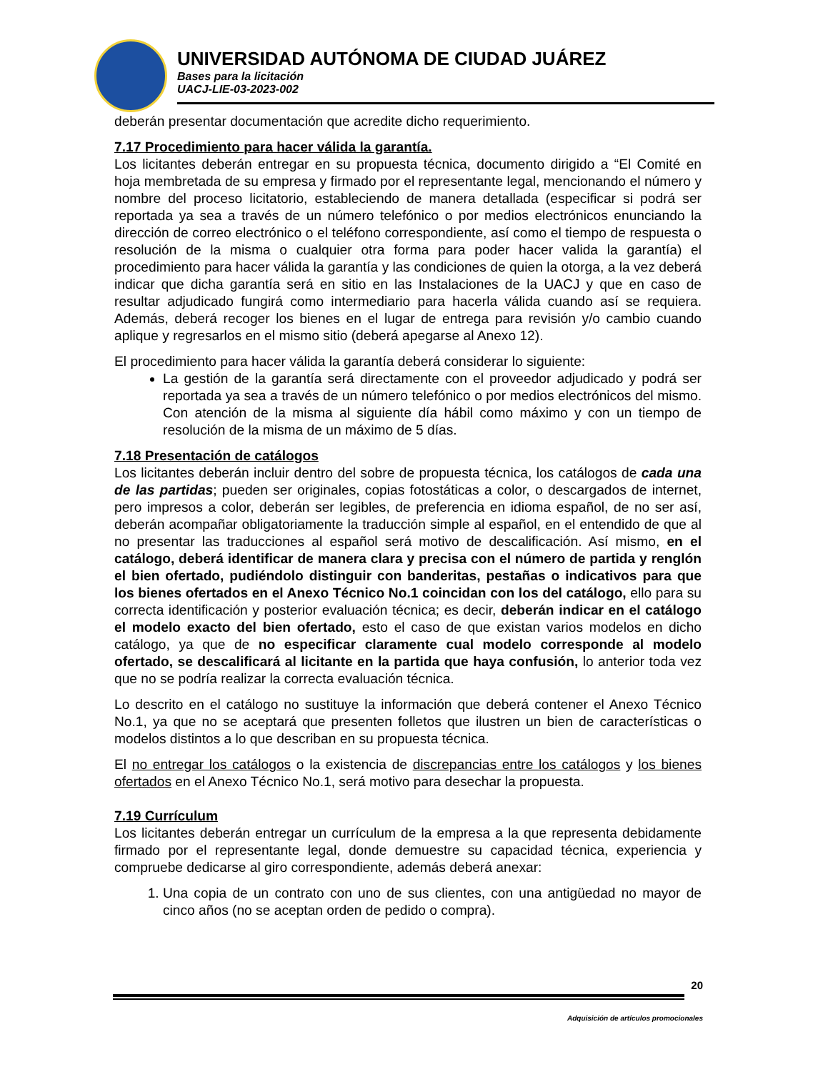UNIVERSIDAD AUTÓNOMA DE CIUDAD JUÁREZ
Bases para la licitación
UACJ-LIE-03-2023-002
deberán presentar documentación que acredite dicho requerimiento.
7.17 Procedimiento para hacer válida la garantía.
Los licitantes deberán entregar en su propuesta técnica, documento dirigido a “El Comité en hoja membretada de su empresa y firmado por el representante legal, mencionando el número y nombre del proceso licitatorio, estableciendo de manera detallada (especificar si podrá ser reportada ya sea a través de un número telefónico o por medios electrónicos enunciando la dirección de correo electrónico o el teléfono correspondiente, así como el tiempo de respuesta o resolución de la misma o cualquier otra forma para poder hacer valida la garantía) el procedimiento para hacer válida la garantía y las condiciones de quien la otorga, a la vez deberá indicar que dicha garantía será en sitio en las Instalaciones de la UACJ y que en caso de resultar adjudicado fungirá como intermediario para hacerla válida cuando así se requiera. Además, deberá recoger los bienes en el lugar de entrega para revisión y/o cambio cuando aplique y regresarlos en el mismo sitio (deberá apegarse al Anexo 12).
El procedimiento para hacer válida la garantía deberá considerar lo siguiente:
La gestión de la garantía será directamente con el proveedor adjudicado y podrá ser reportada ya sea a través de un número telefónico o por medios electrónicos del mismo. Con atención de la misma al siguiente día hábil como máximo y con un tiempo de resolución de la misma de un máximo de 5 días.
7.18 Presentación de catálogos
Los licitantes deberán incluir dentro del sobre de propuesta técnica, los catálogos de cada una de las partidas; pueden ser originales, copias fotostáticas a color, o descargados de internet, pero impresos a color, deberán ser legibles, de preferencia en idioma español, de no ser así, deberán acompañar obligatoriamente la traducción simple al español, en el entendido de que al no presentar las traducciones al español será motivo de descalificación. Así mismo, en el catálogo, deberá identificar de manera clara y precisa con el número de partida y renglón el bien ofertado, pudiéndolo distinguir con banderitas, pestañas o indicativos para que los bienes ofertados en el Anexo Técnico No.1 coincidan con los del catálogo, ello para su correcta identificación y posterior evaluación técnica; es decir, deberán indicar en el catálogo el modelo exacto del bien ofertado, esto el caso de que existan varios modelos en dicho catálogo, ya que de no especificar claramente cual modelo corresponde al modelo ofertado, se descalificará al licitante en la partida que haya confusión, lo anterior toda vez que no se podría realizar la correcta evaluación técnica.
Lo descrito en el catálogo no sustituye la información que deberá contener el Anexo Técnico No.1, ya que no se aceptará que presenten folletos que ilustren un bien de características o modelos distintos a lo que describan en su propuesta técnica.
El no entregar los catálogos o la existencia de discrepancias entre los catálogos y los bienes ofertados en el Anexo Técnico No.1, será motivo para desechar la propuesta.
7.19 Currículum
Los licitantes deberán entregar un currículum de la empresa a la que representa debidamente firmado por el representante legal, donde demuestre su capacidad técnica, experiencia y compruebe dedicarse al giro correspondiente, además deberá anexar:
1. Una copia de un contrato con uno de sus clientes, con una antigüedad no mayor de cinco años (no se aceptan orden de pedido o compra).
20
Adquisición de artículos promocionales